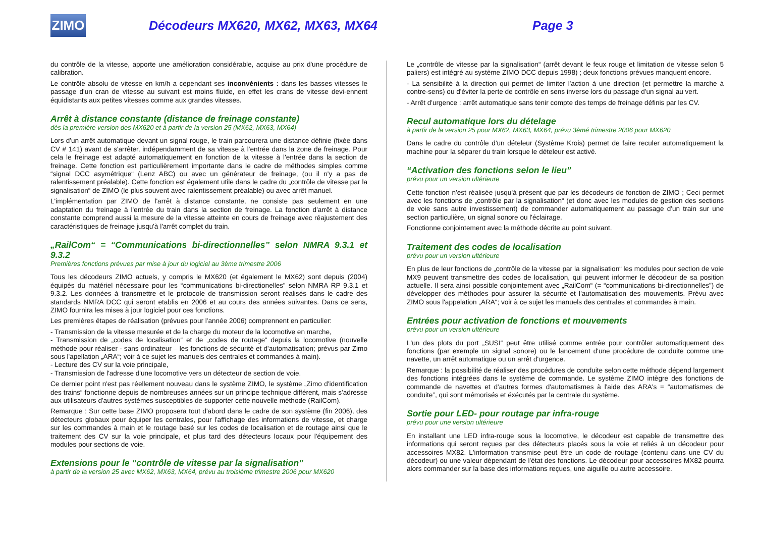ZIMO
Décodeurs MX620, MX62, MX63, MX64 Page 3
du contrôle de la vitesse, apporte une amélioration considérable, acquise au prix d'une procédure de calibration.
Le contrôle absolu de vitesse en km/h a cependant ses inconvénients : dans les basses vitesses le passage d'un cran de vitesse au suivant est moins fluide, en effet les crans de vitesse devi-ennent équidistants aux petites vitesses comme aux grandes vitesses.
Arrêt à distance constante (distance de freinage constante)
dès la première version des MX620 et à partir de la version 25 (MX62, MX63, MX64)
Lors d'un arrêt automatique devant un signal rouge, le train parcourera une distance définie (fixée dans CV # 141) avant de s'arrêter, indépendamment de sa vitesse à l'entrée dans la zone de freinage. Pour cela le freinage est adapté automatiquement en fonction de la vitesse à l'entrée dans la section de freinage. Cette fonction est particulièrement importante dans le cadre de méthodes simples comme “signal DCC asymétrique“ (Lenz ABC) ou avec un générateur de freinage, (ou il n'y a pas de ralentissement préalable). Cette fonction est également utile dans le cadre du „contrôle de vitesse par la signalisation“ de ZIMO (le plus souvent avec ralentissement préalable) ou avec arrêt manuel.
L'implémentation par ZIMO de l'arrêt à distance constante, ne consiste pas seulement en une adaptation du freinage à l'entrée du train dans la section de freinage. La fonction d'arrêt à distance constante comprend aussi la mesure de la vitesse atteinte en cours de freinage avec réajustement des caractéristiques de freinage jusqu'à l'arrêt complet du train.
„RailCom“ = “Communications bi-directionnelles” selon NMRA 9.3.1 et 9.3.2
Premières fonctions prévues par mise à jour du logiciel au 3ème trimestre 2006
Tous les décodeurs ZIMO actuels, y compris le MX620 (et également le MX62) sont depuis (2004) équipés du matériel nécessaire pour les “communications bi-directionelles” selon NMRA RP 9.3.1 et 9.3.2. Les données à transmettre et le protocole de transmission seront réalisés dans le cadre des standards NMRA DCC qui seront etablis en 2006 et au cours des années suivantes. Dans ce sens, ZIMO fournira les mises à jour logiciel pour ces fonctions.
Les premières étapes de réalisation (prévues pour l'année 2006) comprennent en particulier:
- Transmission de la vitesse mesurée et de la charge du moteur de la locomotive en marche,
- Transmission de „codes de localisation“ et de „codes de routage“ depuis la locomotive (nouvelle méthode pour réaliser - sans ordinateur – les fonctions de sécurité et d'automatisation; prévus par Zimo sous l'apellation „ARA“; voir à ce sujet les manuels des centrales et commandes à main).
- Lecture des CV sur la voie principale,
- Transmission de l'adresse d'une locomotive vers un détecteur de section de voie.
Ce dernier point n'est pas réellement nouveau dans le système ZIMO, le système „Zimo d'identification des trains“ fonctionne depuis de nombreuses années sur un principe technique différent, mais s'adresse aux utilisateurs d'autres systèmes susceptibles de supporter cette nouvelle méthode (RailCom).
Remarque : Sur cette base ZIMO proposera tout d'abord dans le cadre de son système (fin 2006), des détecteurs globaux pour équiper les centrales, pour l'affichage des informations de vitesse, et charge sur les commandes à main et le routage basé sur les codes de localisation et de routage ainsi que le traitement des CV sur la voie principale, et plus tard des détecteurs locaux pour l'équipement des modules pour sections de voie.
Extensions pour le “contrôle de vitesse par la signalisation”
à partir de la version 25 avec MX62, MX63, MX64, prévu au troisième trimestre 2006 pour MX620
Le „contrôle de vitesse par la signalisation“ (arrêt devant le feux rouge et limitation de vitesse selon 5 paliers) est intégré au système ZIMO DCC depuis 1998) ; deux fonctions prévues manquent encore.
- La sensibilité à la direction qui permet de limiter l'action à une direction (et permettre la marche à contre-sens) ou d'éviter la perte de contrôle en sens inverse lors du passage d'un signal au vert.
- Arrêt d'urgence : arrêt automatique sans tenir compte des temps de freinage définis par les CV.
Recul automatique lors du dételage
à partir de la version 25 pour MX62, MX63, MX64, prévu 3èmé trimestre 2006 pour MX620
Dans le cadre du contrôle d'un dételeur (Système Krois) permet de faire reculer automatiquement la machine pour la séparer du train lorsque le dételeur est activé.
“Activation des fonctions selon le lieu”
prévu pour un version ultérieure
Cette fonction n'est réalisée jusqu'à présent que par les décodeurs de fonction de ZIMO ; Ceci permet avec les fonctions de „contrôle par la signalisation“ (et donc avec les modules de gestion des sections de voie sans autre investissement) de commander automatiquement au passage d'un train sur une section particulière, un signal sonore ou l'éclairage.
Fonctionne conjointement avec la méthode décrite au point suivant.
Traitement des codes de localisation
prévu pour un version ultérieure
En plus de leur fonctions de „contrôle de la vitesse par la signalisation“ les modules pour section de voie MX9 peuvent transmettre des codes de localisation, qui peuvent informer le décodeur de sa position actuelle. Il sera ainsi possible conjointement avec „RailCom“ (= “communications bi-directionnelles”) de développer des méthodes pour assurer la sécurité et l'automatisation des mouvements. Prévu avec ZIMO sous l'appelation „ARA“; voir à ce sujet les manuels des centrales et commandes à main.
Entrées pour activation de fonctions et mouvements
prévu pour un version ultérieure
L'un des plots du port „SUSI“ peut être utilisé comme entrée pour contrôler automatiquement des fonctions (par exemple un signal sonore) ou le lancement d'une procédure de conduite comme une navette, un arrêt automatique ou un arrêt d'urgence.
Remarque : la possibilité de réaliser des procédures de conduite selon cette méthode dépend largement des fonctions intégrées dans le système de commande. Le système ZIMO intègre des fonctions de commande de navettes et d'autres formes d'automatismes à l'aide des ARA's = “automatismes de conduite”, qui sont mémorisés et éxécutés par la centrale du système.
Sortie pour LED- pour routage par infra-rouge
prévu pour une version ultérieure
En installant une LED infra-rouge sous la locomotive, le décodeur est capable de transmettre des informations qui seront reçues par des détecteurs placés sous la voie et reliés à un décodeur pour accessoires MX82. L'information transmise peut être un code de routage (contenu dans une CV du décodeur) ou une valeur dépendant de l'état des fonctions. Le décodeur pour accessoires MX82 pourra alors commander sur la base des informations reçues, une aiguille ou autre accessoire.